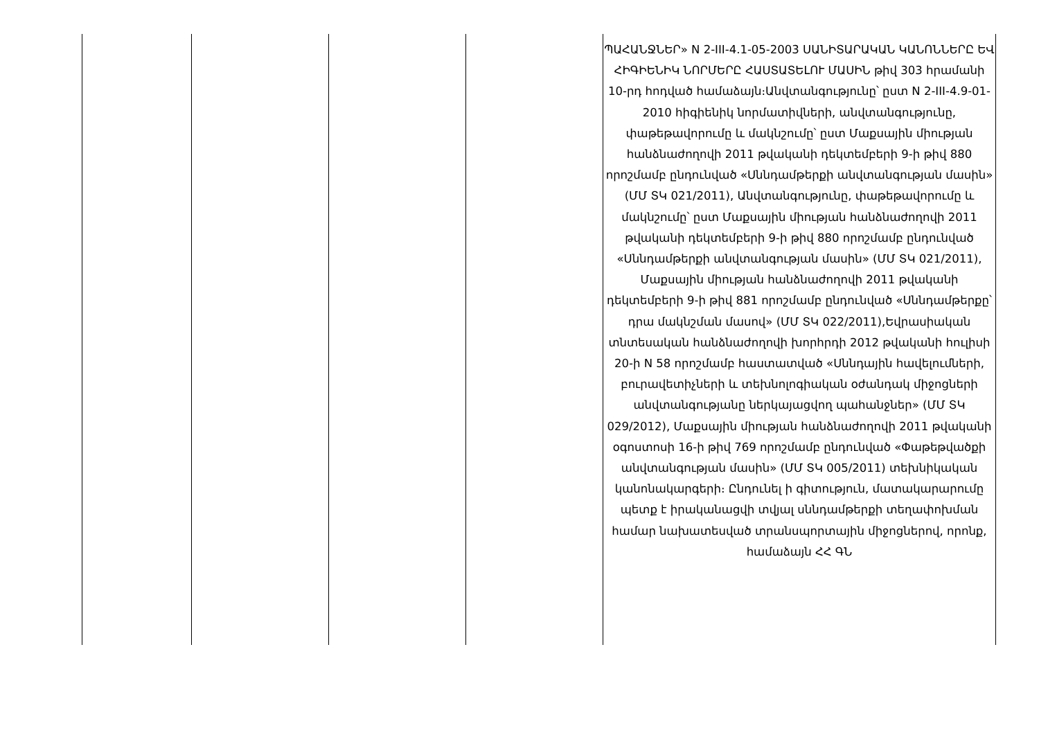| | | | | ՊԱՀԱՆՋՆԵՐ» N 2-III-4.1-05-2003 ՍԱՆԻՏԱՐԱԿԱՆ ԿԱՆՈՆՆԵՐԸ ԵՎ ՀԻԳԻԵՆԻԿ ՆՈՐՄԵՐԸ ՀԱՍՏԱՏԵԼՈՒ ՄԱՍԻՆ թիվ 303 հրամանի 10-րդ հոդված համաձայն։Անվտանգությունը՝ ըստ N 2-III-4.9-01-2010 հիգիենիկ նորմատիվների, անվտանգությունը, փաթեթավորումը և մակնշումը՝ ըստ Մաքսային միության հանձնաժողովի 2011 թվականի դեկտեմբերի 9-ի թիվ 880 որոշմամբ ընդունված «Սննդամթերքի անվտանգության մասին» (ՄՄ ՏԿ 021/2011), Անվտանգությունը, փաթեթավորումը և մակնշումը՝ ըստ Մաքսային միության հանձնաժողովի 2011 թվականի դեկտեմբերի 9-ի թիվ 880 որոշմամբ ընդունված «Սննդամթերքի անվտանգության մասին» (ՄՄ ՏԿ 021/2011), Մաքսային միության հանձնաժողովի 2011 թվականի դեկտեմբերի 9-ի թիվ 881 որոշմամբ ընդունված «Սննդամթերքը՝ դրա մակնշման մասով» (ՄՄ ՏԿ 022/2011),Եվրասիական տնտեսական հանձնաժողովի խորհրդի 2012 թվականի հուլիսի 20-ի N 58 որոշմամբ հաստատված «Սննդային հավելումների, բուրավետիչների և տեխնոլոգիական օժանդակ միջոցների անվտանգությանը ներկայացվող պահանջներ» (ՄՄ ՏԿ 029/2012), Մաքսային միության հանձնաժողովի 2011 թվականի օգոստոսի 16-ի թիվ 769 որոշմամբ ընդունված «Փաթեթվածքի անվտանգության մասին» (ՄՄ ՏԿ 005/2011) տեխնիկական կանոնակարգերի։ Ընդունել ի գիտություն, մատակարարումը պետք է իրականացվի տվյալ սննդամթերքի տեղափոխման համար նախատեսված տրանսպորտային միջոցներով, որոնք, համաձայն ՀՀ ԳՆ |